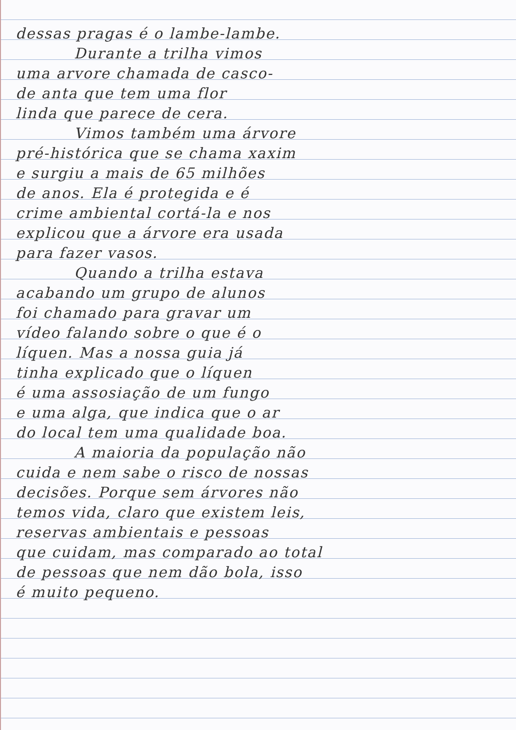dessas pragas é o lambe-lambe.
Durante a trilha vimos
uma arvore chamada de casco-
de anta que tem uma flor
linda que parece de cera.
Vimos também uma árvore
pré-histórica que se chama xaxim
e surgiu a mais de 65 milhões
de anos. Ela é protegida e é
crime ambiental cortá-la e nos
explicou que a árvore era usada
para fazer vasos.
Quando a trilha estava
acabando um grupo de alunos
foi chamado para gravar um
vídeo falando sobre o que é o
líquen. Mas a nossa guia já
tinha explicado que o líquen
é uma assosiação de um fungo
e uma alga, que indica que o ar
do local tem uma qualidade boa.
A maioria da população não
cuida e nem sabe o risco de nossas
decisões. Porque sem árvores não
temos vida, claro que existem leis,
reservas ambientais e pessoas
que cuidam, mas comparado ao total
de pessoas que nem dão bola, isso
é muito pequeno.